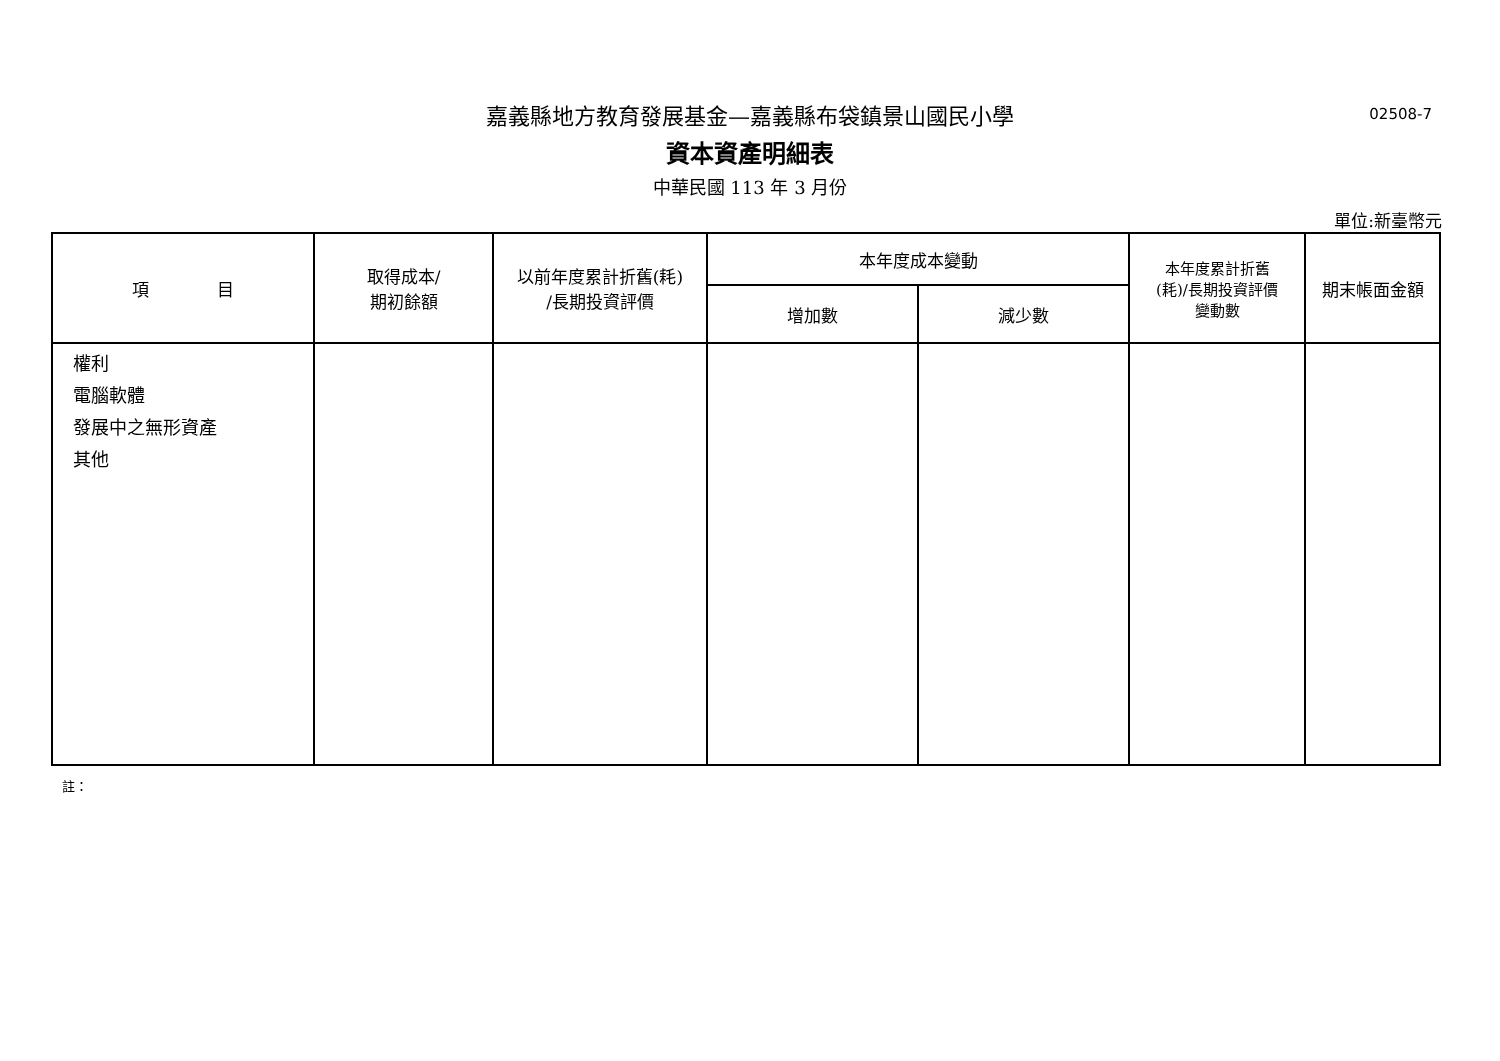嘉義縣地方教育發展基金—嘉義縣布袋鎮景山國民小學
02508-7
資本資產明細表
中華民國 113 年 3 月份
單位:新臺幣元
| 項 目 | 取得成本/ 期初餘額 | 以前年度累計折舊(耗) /長期投資評價 | 本年度成本變動 | | 本年度累計折舊 (耗)/長期投資評價 變動數 | 期末帳面金額 |
| --- | --- | --- | --- | --- | --- | --- |
| | | | 增加數 | 減少數 | | |
| 權利 電腦軟體 發展中之無形資產 其他 | | | | | | |
註：